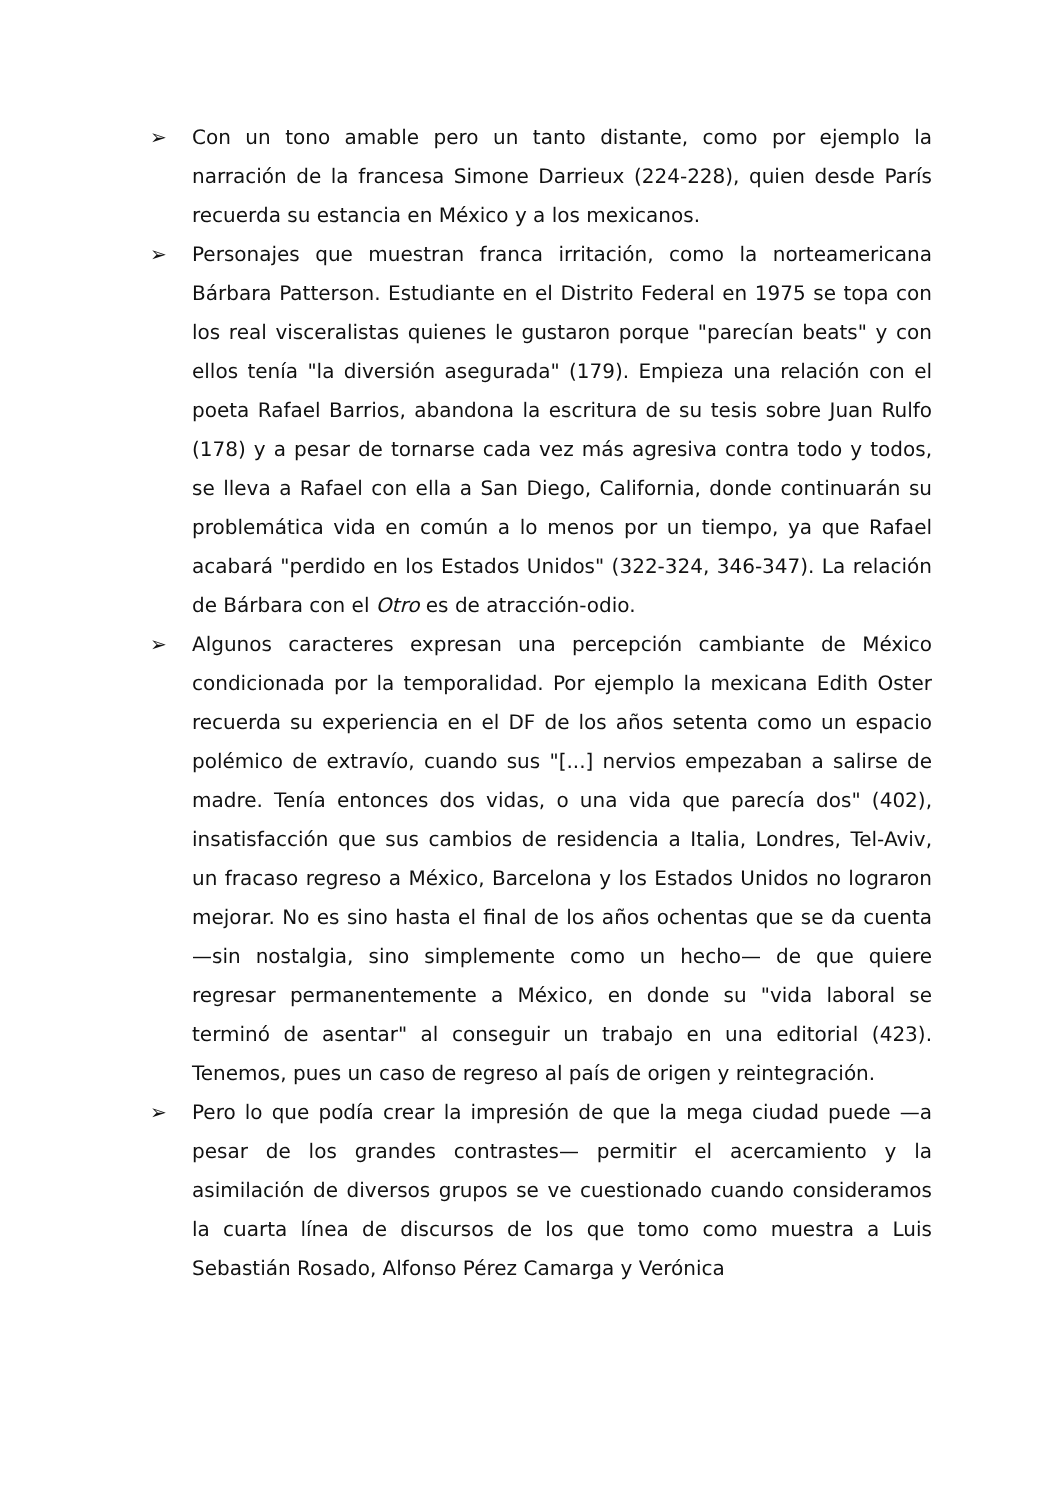➢ Con un tono amable pero un tanto distante, como por ejemplo la narración de la francesa Simone Darrieux (224-228), quien desde París recuerda su estancia en México y a los mexicanos.
➢ Personajes que muestran franca irritación, como la norteamericana Bárbara Patterson. Estudiante en el Distrito Federal en 1975 se topa con los real visceralistas quienes le gustaron porque "parecían beats" y con ellos tenía "la diversión asegurada" (179). Empieza una relación con el poeta Rafael Barrios, abandona la escritura de su tesis sobre Juan Rulfo (178) y a pesar de tornarse cada vez más agresiva contra todo y todos, se lleva a Rafael con ella a San Diego, California, donde continuarán su problemática vida en común a lo menos por un tiempo, ya que Rafael acabará "perdido en los Estados Unidos" (322-324, 346-347). La relación de Bárbara con el Otro es de atracción-odio.
➢ Algunos caracteres expresan una percepción cambiante de México condicionada por la temporalidad. Por ejemplo la mexicana Edith Oster recuerda su experiencia en el DF de los años setenta como un espacio polémico de extravío, cuando sus "[...] nervios empezaban a salirse de madre. Tenía entonces dos vidas, o una vida que parecía dos" (402), insatisfacción que sus cambios de residencia a Italia, Londres, Tel-Aviv, un fracaso regreso a México, Barcelona y los Estados Unidos no lograron mejorar. No es sino hasta el final de los años ochentas que se da cuenta —sin nostalgia, sino simplemente como un hecho— de que quiere regresar permanentemente a México, en donde su "vida laboral se terminó de asentar" al conseguir un trabajo en una editorial (423). Tenemos, pues un caso de regreso al país de origen y reintegración.
➢ Pero lo que podía crear la impresión de que la mega ciudad puede —a pesar de los grandes contrastes— permitir el acercamiento y la asimilación de diversos grupos se ve cuestionado cuando consideramos la cuarta línea de discursos de los que tomo como muestra a Luis Sebastián Rosado, Alfonso Pérez Camarga y Verónica